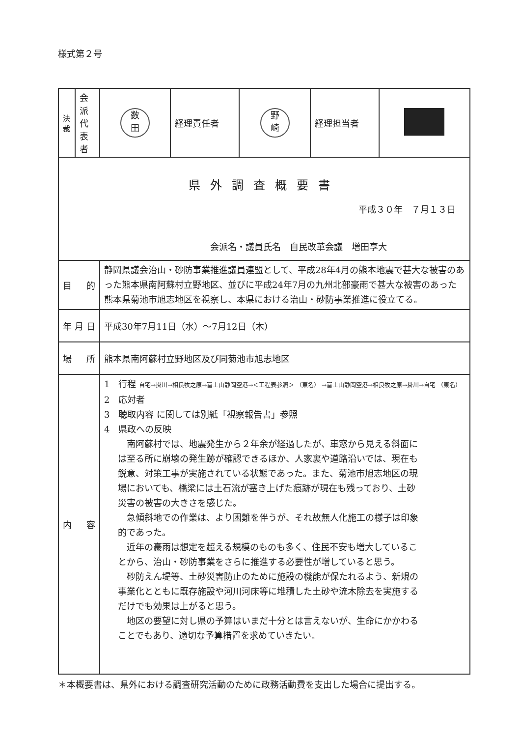様式第２号
| 決 裁 | 会派代表者 | 数 田 | 経理責任者 | 野 崎 | 経理担当者 | |
| 県外調査概要書 平成３０年 ７月１３日 会派名・議員氏名 自民改革会議 増田享大 | | | | | | |
| 目 的 | | 静岡県議会治山・砂防事業推進議員連盟として、平成28年4月の熊本地震で甚大な被害のあった熊本県南阿蘇村立野地区、並びに平成24年7月の九州北部豪雨で甚大な被害のあった熊本県菊池市旭志地区を視察し、本県における治山・砂防事業推進に役立てる。 | | | | |
| 年 月 日 | | 平成30年7月11日（水）～7月12日（木） | | | | |
| 場 所 | | 熊本県南阿蘇村立野地区及び同菊池市旭志地区 | | | | |
| 内 容 | | 1 行程 自宅→掛川→相良牧之原→富士山静岡空港→＜工程表参照＞ （東名） →富士山静岡空港→相良牧之原→掛川→自宅 （東名） 2 応対者 3 聴取内容 に関しては別紙「視察報告書」参照 4 県政への反映 南阿蘇村では、地震発生から２年余が経過したが、車窓から見える斜面には至る所に崩壊の発生跡が確認できるほか、人家裏や道路沿いでは、現在も鋭意、対策工事が実施されている状態であった。また、菊池市旭志地区の現場においても、橋梁には土石流が塞き上げた痕跡が現在も残っており、土砂災害の被害の大きさを感じた。 急傾斜地での作業は、より困難を伴うが、それ故無人化施工の様子は印象的であった。 近年の豪雨は想定を超える規模のものも多く、住民不安も増大していることから、治山・砂防事業をさらに推進する必要性が増していると思う。 砂防えん堤等、土砂災害防止のために施設の機能が保たれるよう、新規の事業化とともに既存施設や河川河床等に堆積した土砂や流木除去を実施するだけでも効果は上がると思う。 地区の要望に対し県の予算はいまだ十分とは言えないが、生命にかかわることでもあり、適切な予算措置を求めていきたい。 | | | | |
＊本概要書は、県外における調査研究活動のために政務活動費を支出した場合に提出する。